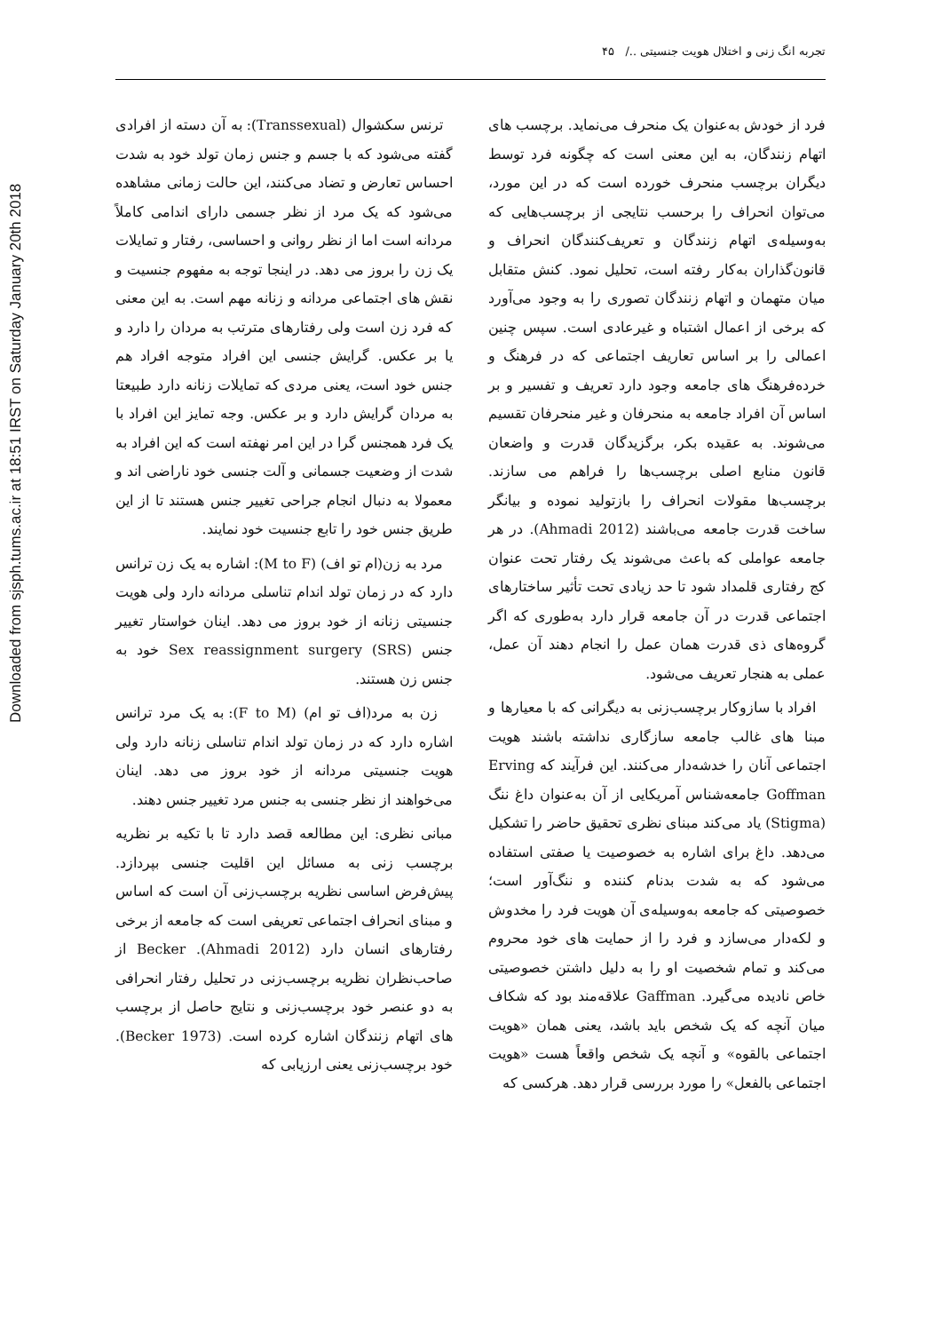Downloaded from sjsph.tums.ac.ir at 18:51 IRST on Saturday January 20th 2018
تجربه انگ زنی و اختلال هویت جنسیتی ../ ۴۵
ترنس سکشوال (Transsexual): به آن دسته از افرادی گفته می‌شود که با جسم و جنس زمان تولد خود به شدت احساس تعارض و تضاد می‌کنند، این حالت زمانی مشاهده می‌شود که یک مرد از نظر جسمی دارای اندامی کاملاً مردانه است اما از نظر روانی و احساسی، رفتار و تمایلات یک زن را بروز می دهد. در اینجا توجه به مفهوم جنسیت و نقش های اجتماعی مردانه و زنانه مهم است. به این معنی که فرد زن است ولی رفتارهای مترتب به مردان را دارد و یا بر عکس. گرایش جنسی این افراد متوجه افراد هم جنس خود است، یعنی مردی که تمایلات زنانه دارد طبیعتا به مردان گرایش دارد و بر عکس. وجه تمایز این افراد با یک فرد همجنس گرا در این امر نهفته است که این افراد به شدت از وضعیت جسمانی و آلت جنسی خود ناراضی اند و معمولا به دنبال انجام جراحی تغییر جنس هستند تا از این طریق جنس خود را تابع جنسیت خود نمایند.
مرد به زن(ام تو اف) (M to F): اشاره به یک زن ترانس دارد که در زمان تولد اندام تناسلی مردانه دارد ولی هویت جنسیتی زنانه از خود بروز می دهد. اینان خواستار تغییر جنس Sex reassignment surgery (SRS) خود به جنس زن هستند.
زن به مرد(اف تو ام) (F to M): به یک مرد ترانس اشاره دارد که در زمان تولد اندام تناسلی زنانه دارد ولی هویت جنسیتی مردانه از خود بروز می دهد. اینان می‌خواهند از نظر جنسی به جنس مرد تغییر جنس دهند.
مبانی نظری: این مطالعه قصد دارد تا با تکیه بر نظریه برچسب زنی به مسائل این اقلیت جنسی بپردازد. پیش‌فرض اساسی نظریه برچسب‌زنی آن است که اساس و مبنای انحراف اجتماعی تعریفی است که جامعه از برخی رفتارهای انسان دارد (Ahmadi 2012). Becker از صاحب‌نظران نظریه برچسب‌زنی در تحلیل رفتار انحرافی به دو عنصر خود برچسب‌زنی و نتایج حاصل از برچسب های اتهام زنندگان اشاره کرده است. (Becker 1973). خود برچسب‌زنی یعنی ارزیابی که
فرد از خودش به‌عنوان یک منحرف می‌نماید. برچسب های اتهام زنندگان، به این معنی است که چگونه فرد توسط دیگران برچسب منحرف خورده است که در این مورد، می‌توان انحراف را برحسب نتایجی از برچسب‌هایی که به‌وسیله‌ی اتهام زنندگان و تعریف‌کنندگان انحراف و قانون‌گذاران به‌کار رفته است، تحلیل نمود. کنش متقابل میان متهمان و اتهام زنندگان تصوری را به وجود می‌آورد که برخی از اعمال اشتباه و غیرعادی است. سپس چنین اعمالی را بر اساس تعاریف اجتماعی که در فرهنگ و خرده‌فرهنگ های جامعه وجود دارد تعریف و تفسیر و بر اساس آن افراد جامعه به منحرفان و غیر منحرفان تقسیم می‌شوند. به عقیده بکر، برگزیدگان قدرت و واضعان قانون منابع اصلی برچسب‌ها را فراهم می سازند. برچسب‌ها مقولات انحراف را بازتولید نموده و بیانگر ساخت قدرت جامعه می‌باشند (Ahmadi 2012). در هر جامعه عواملی که باعث می‌شوند یک رفتار تحت عنوان کج رفتاری قلمداد شود تا حد زیادی تحت تأثیر ساختارهای اجتماعی قدرت در آن جامعه قرار دارد به‌طوری که اگر گروه‌های ذی قدرت همان عمل را انجام دهند آن عمل، عملی به هنجار تعریف می‌شود.
افراد با سازوکار برچسب‌زنی به دیگرانی که با معیارها و مبنا های غالب جامعه سازگاری نداشته باشند هویت اجتماعی آنان را خدشه‌دار می‌کنند. این فرآیند که Erving Goffman جامعه‌شناس آمریکایی از آن به‌عنوان داغ ننگ (Stigma) یاد می‌کند مبنای نظری تحقیق حاضر را تشکیل می‌دهد. داغ برای اشاره به خصوصیت یا صفتی استفاده می‌شود که به شدت بدنام کننده و ننگ‌آور است؛ خصوصیتی که جامعه به‌وسیله‌ی آن هویت فرد را مخدوش و لکه‌دار می‌سازد و فرد را از حمایت های خود محروم می‌کند و تمام شخصیت او را به دلیل داشتن خصوصیتی خاص نادیده می‌گیرد. Gaffman علاقه‌مند بود که شکاف میان آنچه که یک شخص باید باشد، یعنی همان «هویت اجتماعی بالقوه» و آنچه یک شخص واقعاً هست «هویت اجتماعی بالفعل» را مورد بررسی قرار دهد. هرکسی که